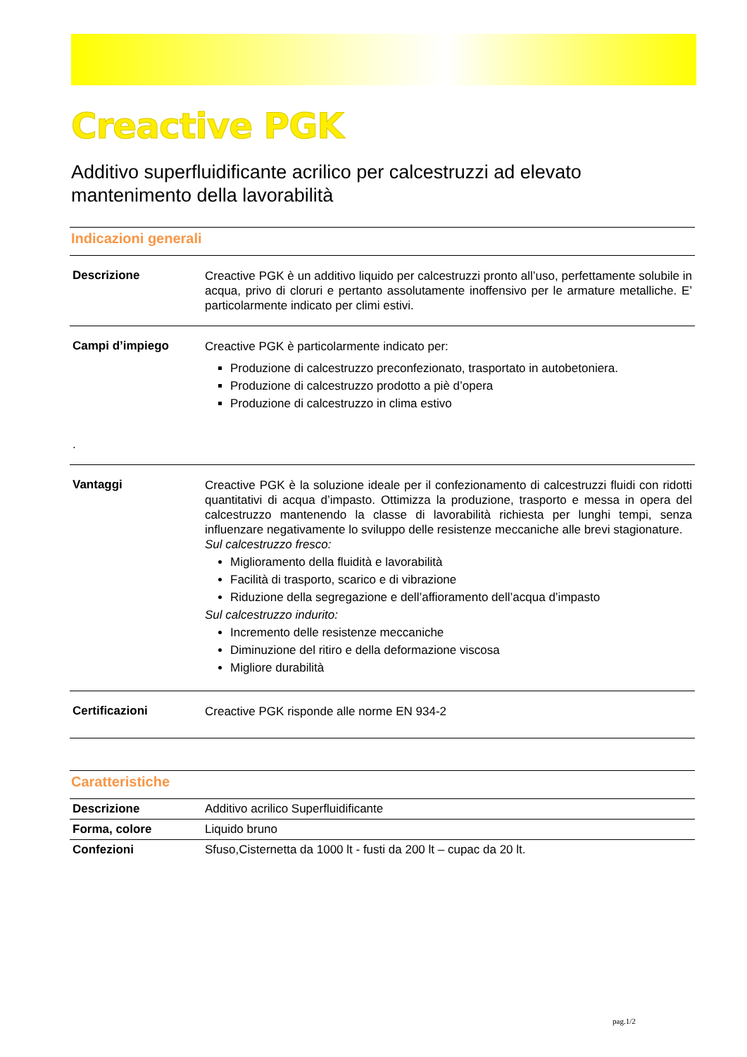Creactive PGK
Additivo superfluidificante acrilico per calcestruzzi ad elevato mantenimento della lavorabilità
Indicazioni generali
| Descrizione | Creactive PGK è un additivo liquido per calcestruzzi pronto all’uso, perfettamente solubile in acqua, privo di cloruri e pertanto assolutamente inoffensivo per le armature metalliche. E’ particolarmente indicato per climi estivi. |
| Campi d’impiego . | Creactive PGK è particolarmente indicato per: Produzione di calcestruzzo preconfezionato, trasportato in autobetoniera. Produzione di calcestruzzo prodotto a piè d’opera Produzione di calcestruzzo in clima estivo |
| Vantaggi | Creactive PGK è la soluzione ideale per il confezionamento di calcestruzzi fluidi con ridotti quantitativi di acqua d’impasto. Ottimizza la produzione, trasporto e messa in opera del calcestruzzo mantenendo la classe di lavorabilità richiesta per lunghi tempi, senza influenzare negativamente lo sviluppo delle resistenze meccaniche alle brevi stagionature. Sul calcestruzzo fresco: Miglioramento della fluidità e lavorabilità Facilità di trasporto, scarico e di vibrazione Riduzione della segregazione e dell’affioramento dell’acqua d’impasto Sul calcestruzzo indurito: Incremento delle resistenze meccaniche Diminuzione del ritiro e della deformazione viscosa Migliore durabilità |
| Certificazioni | Creactive PGK risponde alle norme EN 934-2 |
Caratteristiche
| Descrizione | Additivo acrilico Superfluidificante |
| Forma, colore | Liquido bruno |
| Confezioni | Sfuso,Cisternetta da 1000 lt - fusti da 200 lt – cupac da 20 lt. |
pag.1/2